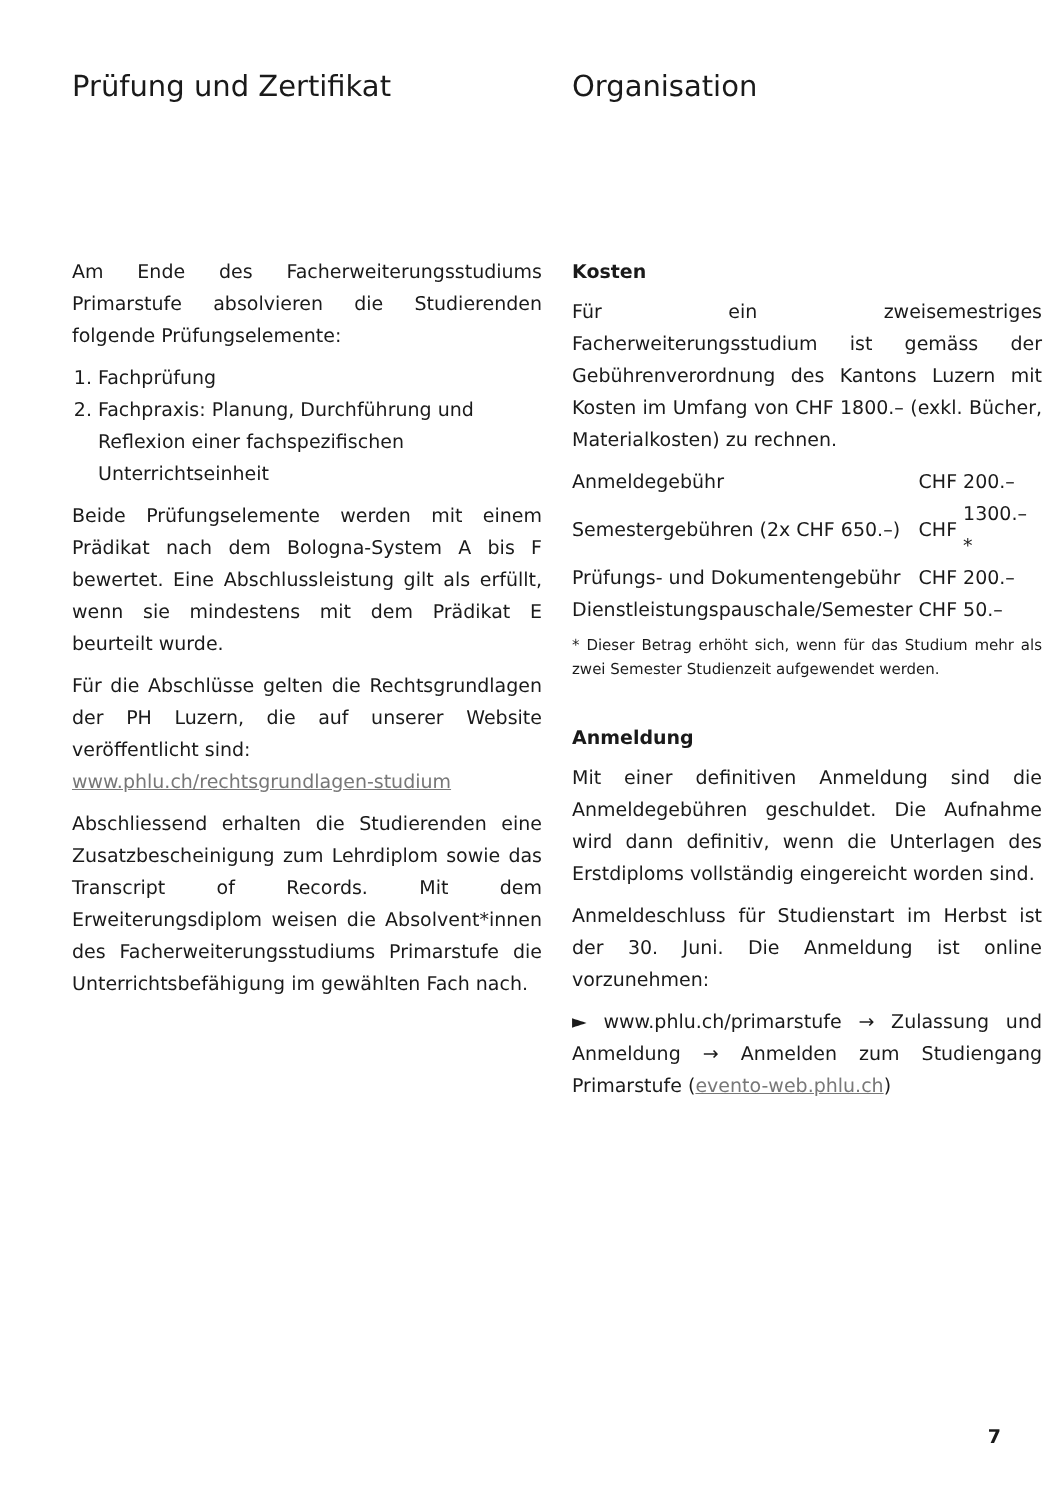Prüfung und Zertifikat
Am Ende des Facherweiterungsstudiums Primarstufe absolvieren die Studierenden folgende Prüfungselemente:
1. Fachprüfung
2. Fachpraxis: Planung, Durchführung und Reflexion einer fachspezifischen Unterrichtseinheit
Beide Prüfungselemente werden mit einem Prädikat nach dem Bologna-System A bis F bewertet. Eine Abschlussleistung gilt als erfüllt, wenn sie mindestens mit dem Prädikat E beurteilt wurde.
Für die Abschlüsse gelten die Rechtsgrundlagen der PH Luzern, die auf unserer Website veröffentlicht sind:
www.phlu.ch/rechtsgrundlagen-studium
Abschliessend erhalten die Studierenden eine Zusatzbescheinigung zum Lehrdiplom sowie das Transcript of Records. Mit dem Erweiterungsdiplom weisen die Absolvent*innen des Facherweiterungsstudiums Primarstufe die Unterrichtsbefähigung im gewählten Fach nach.
Organisation
Kosten
Für ein zweisemestriges Facherweiterungsstudium ist gemäss der Gebührenverordnung des Kantons Luzern mit Kosten im Umfang von CHF 1800.– (exkl. Bücher, Materialkosten) zu rechnen.
| Anmeldegebühr | CHF | 200.– |
| Semestergebühren (2x CHF 650.–) | CHF | 1300.–* |
| Prüfungs- und Dokumentengebühr | CHF | 200.– |
| Dienstleistungspauschale/Semester | CHF | 50.– |
* Dieser Betrag erhöht sich, wenn für das Studium mehr als zwei Semester Studienzeit aufgewendet werden.
Anmeldung
Mit einer definitiven Anmeldung sind die Anmeldegebühren geschuldet. Die Aufnahme wird dann definitiv, wenn die Unterlagen des Erstdiploms vollständig eingereicht worden sind.
Anmeldeschluss für Studienstart im Herbst ist der 30. Juni. Die Anmeldung ist online vorzunehmen:
► www.phlu.ch/primarstufe → Zulassung und Anmeldung → Anmelden zum Studiengang Primarstufe (evento-web.phlu.ch)
7